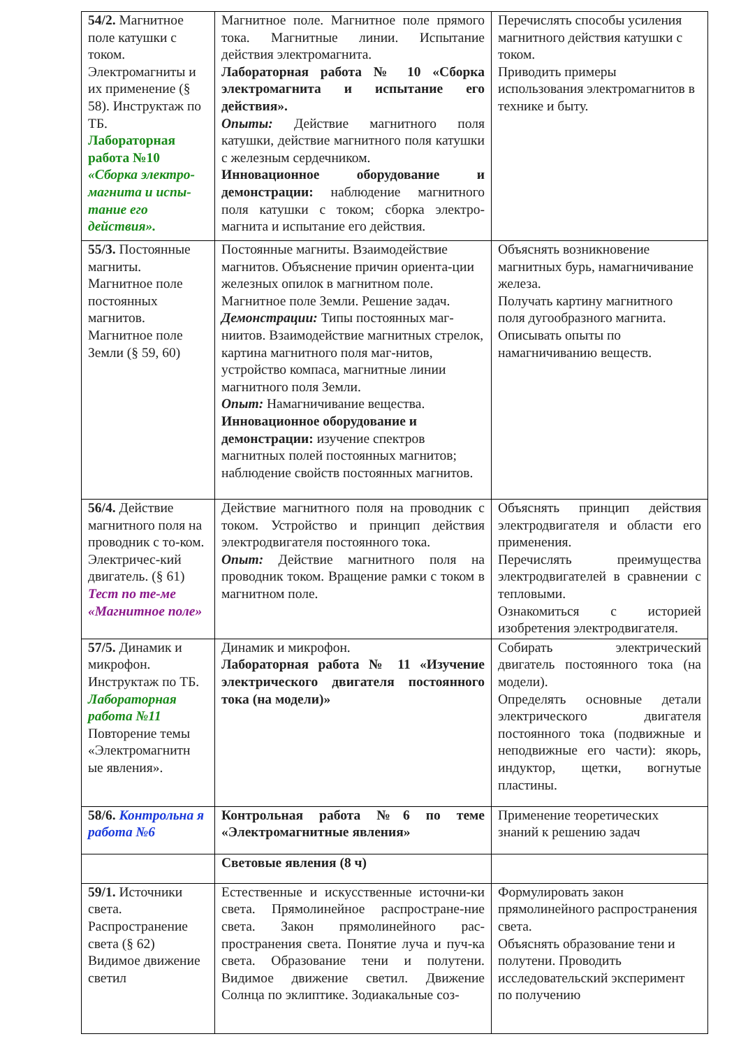| 54/2. Магнитное поле катушки с током. Электромагниты и их применение (§ 58). Инструктаж по ТБ. Лабораторная работа №10 «Сборка электро-магнита и испы-тание его действия». | Магнитное поле. Магнитное поле прямого тока. Магнитные линии. Испытание действия электромагнита. Лабораторная работа № 10 «Сборка электромагнита и испытание его действия». Опыты: Действие магнитного поля катушки, действие магнитного поля катушки с железным сердечником. Инновационное оборудование и демонстрации: наблюдение магнитного поля катушки с током; сборка электро-магнита и испытание его действия. | Перечислять способы усиления магнитного действия катушки с током. Приводить примеры использования электромагнитов в технике и быту. |
| 55/3. Постоянные магниты. Магнитное поле постоянных магнитов. Магнитное поле Земли (§ 59, 60) | Постоянные магниты. Взаимодействие магнитов. Объяснение причин ориента-ции железных опилок в магнитном поле. Магнитное поле Земли. Решение задач. Демонстрации: Типы постоянных маг-ниитов. Взаимодействие магнитных стрелок, картина магнитного поля маг-нитов, устройство компаса, магнитные линии магнитного поля Земли. Опыт: Намагничивание вещества. Инновационное оборудование и демонстрации: изучение спектров магнитных полей постоянных магнитов; наблюдение свойств постоянных магнитов. | Объяснять возникновение магнитных бурь, намагничивание железа. Получать картину магнитного поля дугообразного магнита. Описывать опыты по намагничиванию веществ. |
| 56/4. Действие магнитного поля на проводник с то-ком. Электричес-кий двигатель. (§ 61) Тест по те-ме «Магнитное поле» | Действие магнитного поля на проводник с током. Устройство и принцип действия электродвигателя постоянного тока. Опыт: Действие магнитного поля на проводник током. Вращение рамки с током в магнитном поле. | Объяснять принцип действия электродвигателя и области его применения. Перечислять преимущества электродвигателей в сравнении с тепловыми. Ознакомиться с историей изобретения электродвигателя. |
| 57/5. Динамик и микрофон. Инструктаж по ТБ. Лабораторная работа №11 Повторение темы «Электромагнитн ые явления». | Динамик и микрофон. Лабораторная работа № 11 «Изучение электрического двигателя постоянного тока (на модели)» | Собирать электрический двигатель постоянного тока (на модели). Определять основные детали электрического двигателя постоянного тока (подвижные и неподвижные его части): якорь, индуктор, щетки, вогнутые пластины. |
| 58/6. Контрольна я работа №6 | Контрольная работа №6 по теме «Электромагнитные явления» | Применение теоретических знаний к решению задач |
| | Световые явления (8 ч) | |
| 59/1. Источники света. Распространение света (§ 62) Видимое движение светил | Естественные и искусственные источни-ки света. Прямолинейное распростране-ние света. Закон прямолинейного рас-пространения света. Понятие луча и пуч-ка света. Образование тени и полутени. Видимое движение светил. Движение Солнца по эклиптике. Зодиакальные соз- | Формулировать закон прямолинейного распространения света. Объяснять образование тени и полутени. Проводить исследовательский эксперимент по получению |